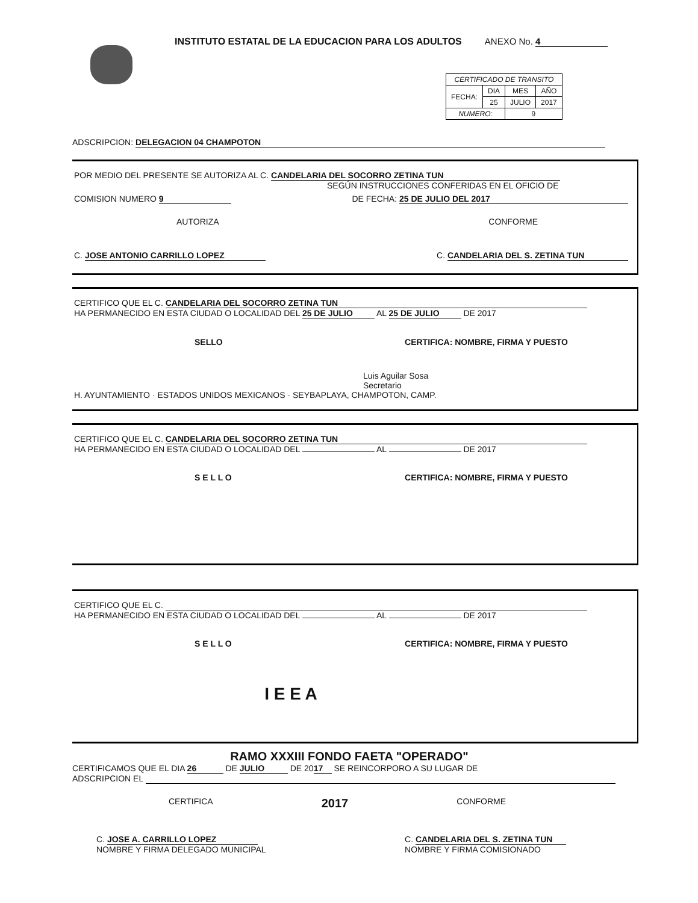ANEXO No. 4
INSTITUTO ESTATAL DE LA EDUCACION PARA LOS ADULTOS
| CERTIFICADO DE TRANSITO | | | |
| FECHA: | DIA | MES | AÑO |
| | 25 | JULIO | 2017 |
| NUMERO: | | 9 | |
ADSCRIPCION: DELEGACION 04 CHAMPOTON
POR MEDIO DEL PRESENTE SE AUTORIZA AL C. CANDELARIA DEL SOCORRO ZETINA TUN
SEGÚN INSTRUCCIONES CONFERIDAS EN EL OFICIO DE
COMISION NUMERO 9 DE FECHA: 25 DE JULIO DEL 2017
AUTORIZA CONFORME
C. JOSE ANTONIO CARRILLO LOPEZ C. CANDELARIA DEL S. ZETINA TUN
CERTIFICO QUE EL C. CANDELARIA DEL SOCORRO ZETINA TUN
HA PERMANECIDO EN ESTA CIUDAD O LOCALIDAD DEL 25 DE JULIO AL 25 DE JULIO DE 2017
SELLO CERTIFICA: NOMBRE, FIRMA Y PUESTO
Luis Aguilar Sosa
Secretario
H. AYUNTAMIENTO · ESTADOS UNIDOS MEXICANOS · SEYBAPLAYA, CHAMPOTON, CAMP.
CERTIFICO QUE EL C. CANDELARIA DEL SOCORRO ZETINA TUN
HA PERMANECIDO EN ESTA CIUDAD O LOCALIDAD DEL AL DE 2017
S E L L O CERTIFICA: NOMBRE, FIRMA Y PUESTO
CERTIFICO QUE EL C.
HA PERMANECIDO EN ESTA CIUDAD O LOCALIDAD DEL AL DE 2017
S E L L O CERTIFICA: NOMBRE, FIRMA Y PUESTO
I E E A
RAMO XXXIII FONDO FAETA "OPERADO"
CERTIFICAMOS QUE EL DIA 26 DE JULIO DE 20 17 SE REINCORPORO A SU LUGAR DE
ADSCRIPCION EL
CERTIFICA 2017 CONFORME
C. JOSE A. CARRILLO LOPEZ
NOMBRE Y FIRMA DELEGADO MUNICIPAL C. CANDELARIA DEL S. ZETINA TUN
NOMBRE Y FIRMA COMISIONADO